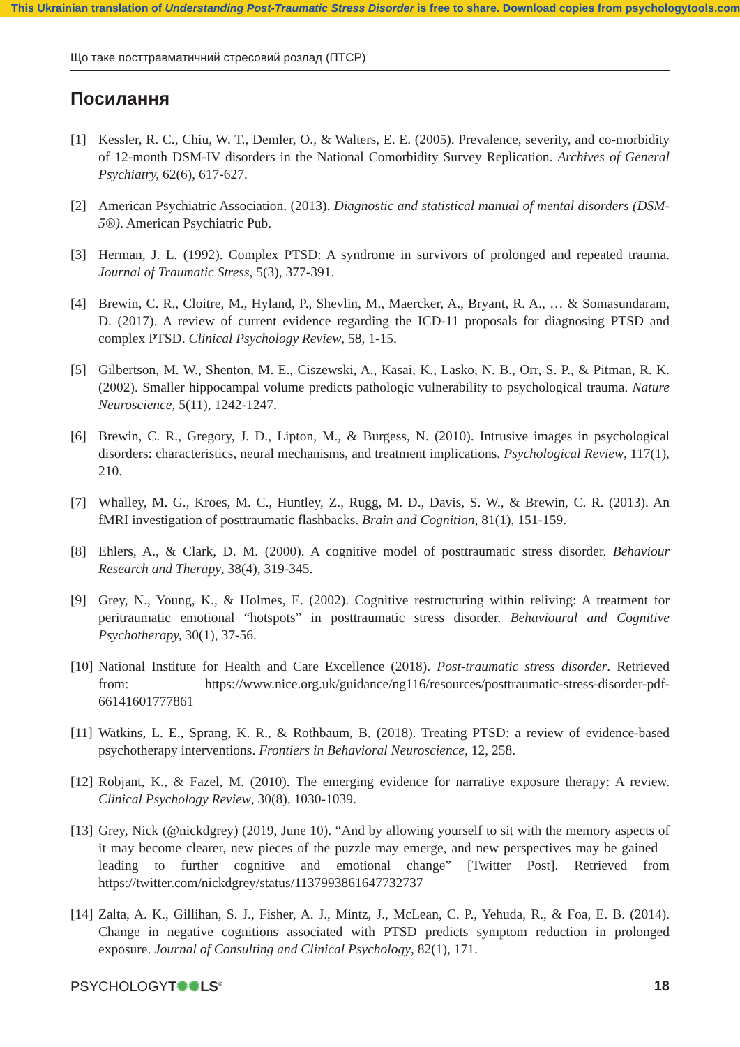This Ukrainian translation of Understanding Post-Traumatic Stress Disorder is free to share. Download copies from psychologytools.com
Що таке посттравматичний стресовий розлад (ПТСР)
Посилання
[1] Kessler, R. C., Chiu, W. T., Demler, O., & Walters, E. E. (2005). Prevalence, severity, and co-morbidity of 12-month DSM-IV disorders in the National Comorbidity Survey Replication. Archives of General Psychiatry, 62(6), 617-627.
[2] American Psychiatric Association. (2013). Diagnostic and statistical manual of mental disorders (DSM-5®). American Psychiatric Pub.
[3] Herman, J. L. (1992). Complex PTSD: A syndrome in survivors of prolonged and repeated trauma. Journal of Traumatic Stress, 5(3), 377-391.
[4] Brewin, C. R., Cloitre, M., Hyland, P., Shevlin, M., Maercker, A., Bryant, R. A., … & Somasundaram, D. (2017). A review of current evidence regarding the ICD-11 proposals for diagnosing PTSD and complex PTSD. Clinical Psychology Review, 58, 1-15.
[5] Gilbertson, M. W., Shenton, M. E., Ciszewski, A., Kasai, K., Lasko, N. B., Orr, S. P., & Pitman, R. K. (2002). Smaller hippocampal volume predicts pathologic vulnerability to psychological trauma. Nature Neuroscience, 5(11), 1242-1247.
[6] Brewin, C. R., Gregory, J. D., Lipton, M., & Burgess, N. (2010). Intrusive images in psychological disorders: characteristics, neural mechanisms, and treatment implications. Psychological Review, 117(1), 210.
[7] Whalley, M. G., Kroes, M. C., Huntley, Z., Rugg, M. D., Davis, S. W., & Brewin, C. R. (2013). An fMRI investigation of posttraumatic flashbacks. Brain and Cognition, 81(1), 151-159.
[8] Ehlers, A., & Clark, D. M. (2000). A cognitive model of posttraumatic stress disorder. Behaviour Research and Therapy, 38(4), 319-345.
[9] Grey, N., Young, K., & Holmes, E. (2002). Cognitive restructuring within reliving: A treatment for peritraumatic emotional “hotspots” in posttraumatic stress disorder. Behavioural and Cognitive Psychotherapy, 30(1), 37-56.
[10] National Institute for Health and Care Excellence (2018). Post-traumatic stress disorder. Retrieved from: https://www.nice.org.uk/guidance/ng116/resources/posttraumatic-stress-disorder-pdf-66141601777861
[11] Watkins, L. E., Sprang, K. R., & Rothbaum, B. (2018). Treating PTSD: a review of evidence-based psychotherapy interventions. Frontiers in Behavioral Neuroscience, 12, 258.
[12] Robjant, K., & Fazel, M. (2010). The emerging evidence for narrative exposure therapy: A review. Clinical Psychology Review, 30(8), 1030-1039.
[13] Grey, Nick (@nickdgrey) (2019, June 10). “And by allowing yourself to sit with the memory aspects of it may become clearer, new pieces of the puzzle may emerge, and new perspectives may be gained – leading to further cognitive and emotional change” [Twitter Post]. Retrieved from https://twitter.com/nickdgrey/status/1137993861647732737
[14] Zalta, A. K., Gillihan, S. J., Fisher, A. J., Mintz, J., McLean, C. P., Yehuda, R., & Foa, E. B. (2014). Change in negative cognitions associated with PTSD predicts symptom reduction in prolonged exposure. Journal of Consulting and Clinical Psychology, 82(1), 171.
PSYCHOLOGYT✺✺LS<sup>®</sup> 18